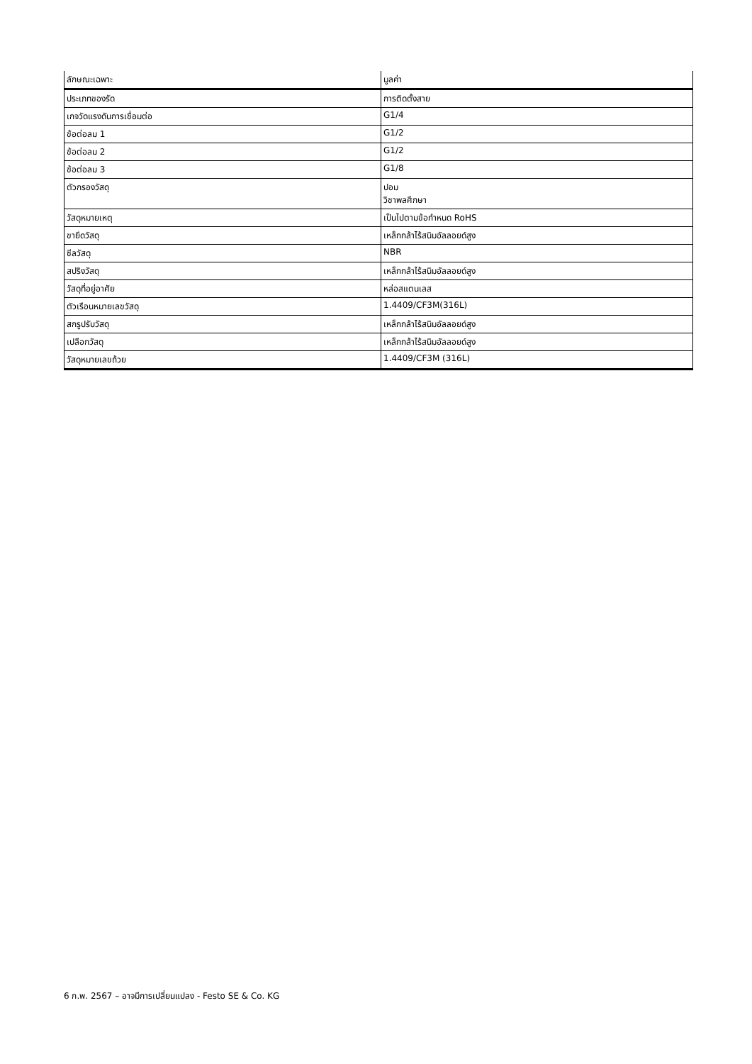| ลักษณะเฉพาะ | มูลค่า |
| --- | --- |
| ประเภทของรัด | การติดตั้งสาย |
| เกจวัดแรงดันการเชื่อมต่อ | G1/4 |
| ข้อต่อลม 1 | G1/2 |
| ข้อต่อลม 2 | G1/2 |
| ข้อต่อลม 3 | G1/8 |
| ตัวกรองวัสดุ | ปอม วิชาพลศึกษา |
| วัสดุหมายเหตุ | เป็นไปตามข้อกำหนด RoHS |
| ขายึดวัสดุ | เหล็กกล้าไร้สนิมอัลลอยด์สูง |
| ซีลวัสดุ | NBR |
| สปริงวัสดุ | เหล็กกล้าไร้สนิมอัลลอยด์สูง |
| วัสดุที่อยู่อาศัย | หล่อสแตนเลส |
| ตัวเรือนหมายเลขวัสดุ | 1.4409/CF3M(316L) |
| สกรูปรับวัสดุ | เหล็กกล้าไร้สนิมอัลลอยด์สูง |
| เปลือกวัสดุ | เหล็กกล้าไร้สนิมอัลลอยด์สูง |
| วัสดุหมายเลขถ้วย | 1.4409/CF3M (316L) |
6 ก.พ. 2567 – อาจมีการเปลี่ยนแปลง - Festo SE & Co. KG